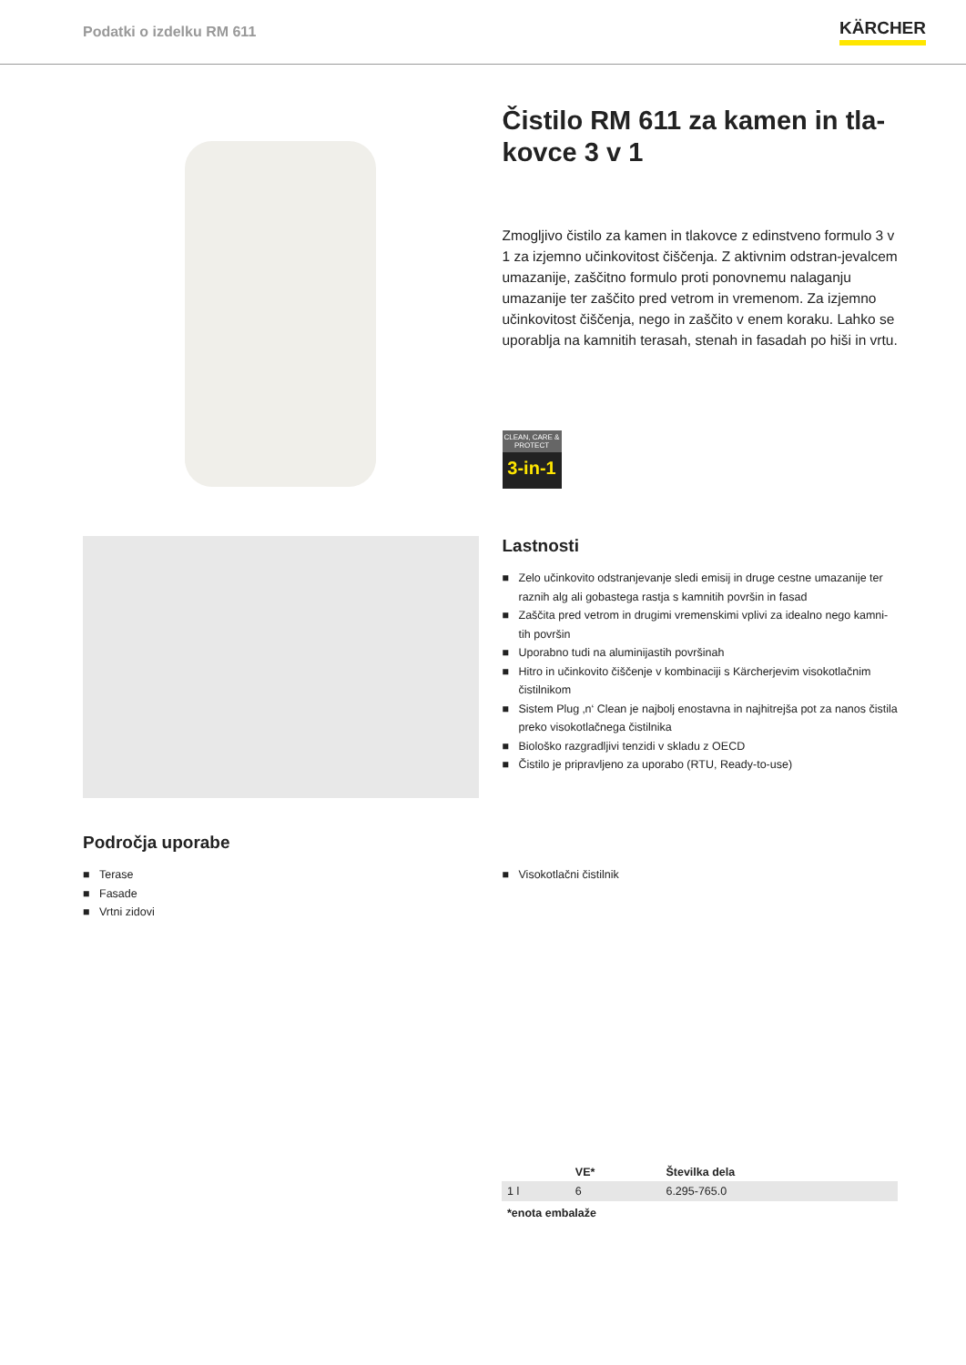Podatki o izdelku RM 611
KÄRCHER
Čistilo RM 611 za kamen in tla-kovce 3 v 1
Zmogljivo čistilo za kamen in tlakovce z edinstveno formulo 3 v 1 za izjemno učinkovitost čiščenja. Z aktivnim odstran-jevalcem umazanije, zaščitno formulo proti ponovnemu nalaganju umazanije ter zaščito pred vetrom in vremenom. Za izjemno učinkovitost čiščenja, nego in zaščito v enem koraku. Lahko se uporablja na kamnitih terasah, stenah in fasadah po hiši in vrtu.
CLEAN, CARE & PROTECT
3-in-1
Lastnosti
■ Zelo učinkovito odstranjevanje sledi emisij in druge cestne umazanije ter raznih alg ali gobastega rastja s kamnitih površin in fasad
■ Zaščita pred vetrom in drugimi vremenskimi vplivi za idealno nego kamni-tih površin
■ Uporabno tudi na aluminijastih površinah
■ Hitro in učinkovito čiščenje v kombinaciji s Kärcherjevim visokotlačnim čistilnikom
■ Sistem Plug ‚n‘ Clean je najbolj enostavna in najhitrejša pot za nanos čistila preko visokotlačnega čistilnika
■ Biološko razgradljivi tenzidi v skladu z OECD
■ Čistilo je pripravljeno za uporabo (RTU, Ready-to-use)
Področja uporabe
■ Terase
■ Fasade
■ Vrtni zidovi
x
■ Visokotlačni čistilnik
| | VE* | Številka dela |
| --- | --- | --- |
| 1 l | 6 | 6.295-765.0 |
*enota embalaže